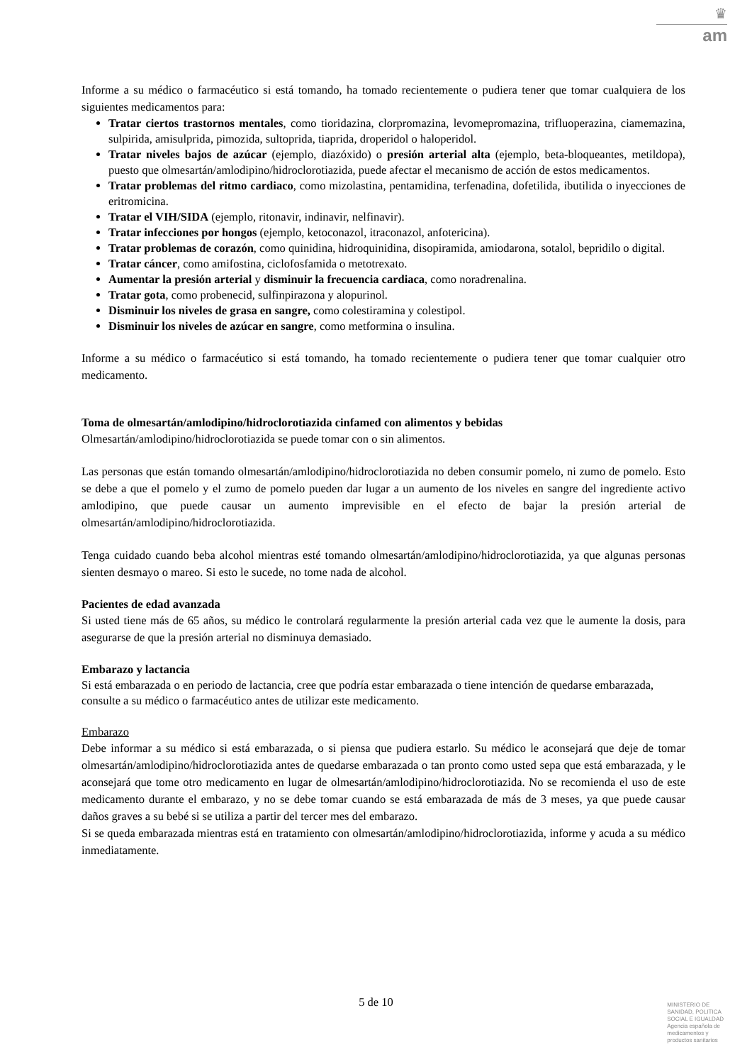♛
am
Informe a su médico o farmacéutico si está tomando, ha tomado recientemente o pudiera tener que tomar cualquiera de los siguientes medicamentos para:
Tratar ciertos trastornos mentales, como tioridazina, clorpromazina, levomepromazina, trifluoperazina, ciamemazina, sulpirida, amisulprida, pimozida, sultoprida, tiaprida, droperidol o haloperidol.
Tratar niveles bajos de azúcar (ejemplo, diazóxido) o presión arterial alta (ejemplo, beta-bloqueantes, metildopa), puesto que olmesartán/amlodipino/hidroclorotiazida, puede afectar el mecanismo de acción de estos medicamentos.
Tratar problemas del ritmo cardiaco, como mizolastina, pentamidina, terfenadina, dofetilida, ibutilida o inyecciones de eritromicina.
Tratar el VIH/SIDA (ejemplo, ritonavir, indinavir, nelfinavir).
Tratar infecciones por hongos (ejemplo, ketoconazol, itraconazol, anfotericina).
Tratar problemas de corazón, como quinidina, hidroquinidina, disopiramida, amiodarona, sotalol, bepridilo o digital.
Tratar cáncer, como amifostina, ciclofosfamida o metotrexato.
Aumentar la presión arterial y disminuir la frecuencia cardiaca, como noradrenalina.
Tratar gota, como probenecid, sulfinpirazona y alopurinol.
Disminuir los niveles de grasa en sangre, como colestiramina y colestipol.
Disminuir los niveles de azúcar en sangre, como metformina o insulina.
Informe a su médico o farmacéutico si está tomando, ha tomado recientemente o pudiera tener que tomar cualquier otro medicamento.
Toma de olmesartán/amlodipino/hidroclorotiazida cinfamed con alimentos y bebidas
Olmesartán/amlodipino/hidroclorotiazida se puede tomar con o sin alimentos.
Las personas que están tomando olmesartán/amlodipino/hidroclorotiazida no deben consumir pomelo, ni zumo de pomelo. Esto se debe a que el pomelo y el zumo de pomelo pueden dar lugar a un aumento de los niveles en sangre del ingrediente activo amlodipino, que puede causar un aumento imprevisible en el efecto de bajar la presión arterial de olmesartán/amlodipino/hidroclorotiazida.
Tenga cuidado cuando beba alcohol mientras esté tomando olmesartán/amlodipino/hidroclorotiazida, ya que algunas personas sienten desmayo o mareo. Si esto le sucede, no tome nada de alcohol.
Pacientes de edad avanzada
Si usted tiene más de 65 años, su médico le controlará regularmente la presión arterial cada vez que le aumente la dosis, para asegurarse de que la presión arterial no disminuya demasiado.
Embarazo y lactancia
Si está embarazada o en periodo de lactancia, cree que podría estar embarazada o tiene intención de quedarse embarazada, consulte a su médico o farmacéutico antes de utilizar este medicamento.
Embarazo
Debe informar a su médico si está embarazada, o si piensa que pudiera estarlo. Su médico le aconsejará que deje de tomar olmesartán/amlodipino/hidroclorotiazida antes de quedarse embarazada o tan pronto como usted sepa que está embarazada, y le aconsejará que tome otro medicamento en lugar de olmesartán/amlodipino/hidroclorotiazida. No se recomienda el uso de este medicamento durante el embarazo, y no se debe tomar cuando se está embarazada de más de 3 meses, ya que puede causar daños graves a su bebé si se utiliza a partir del tercer mes del embarazo.
Si se queda embarazada mientras está en tratamiento con olmesartán/amlodipino/hidroclorotiazida, informe y acuda a su médico inmediatamente.
5 de 10
MINISTERIO DE
SANIDAD, POLITICA
SOCIAL E IGUALDAD
Agencia española de
medicamentos y
productos sanitarios